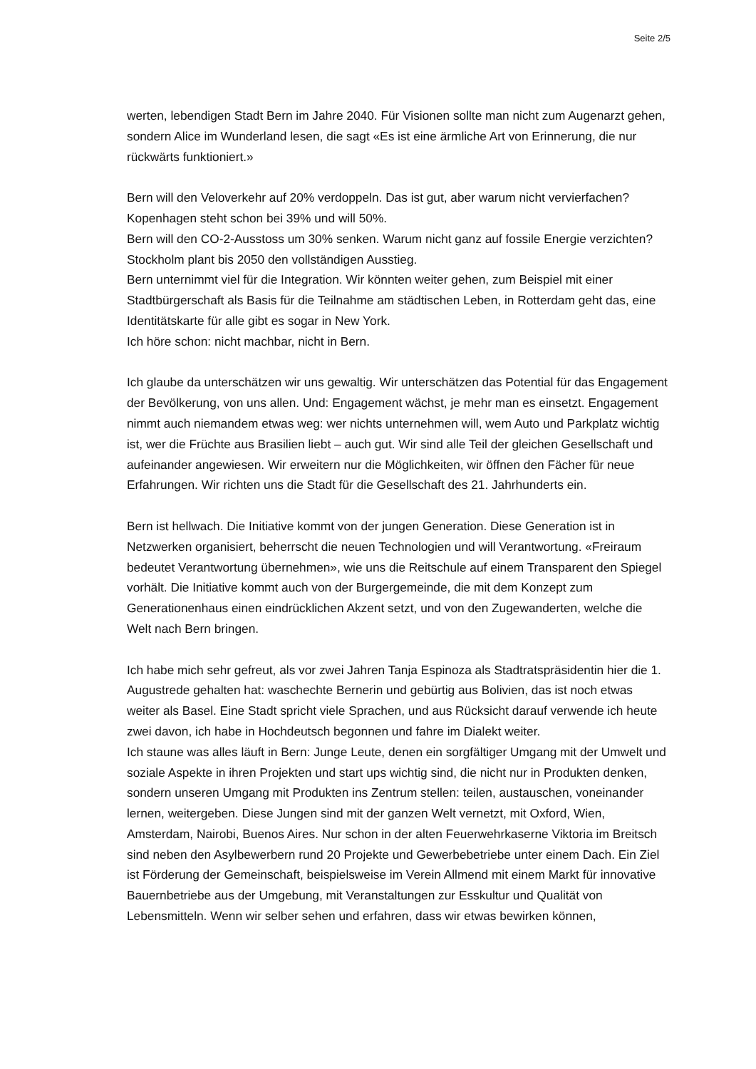Seite 2/5
werten, lebendigen Stadt Bern im Jahre 2040. Für Visionen sollte man nicht zum Augenarzt gehen, sondern Alice im Wunderland lesen, die sagt «Es ist eine ärmliche Art von Erinnerung, die nur rückwärts funktioniert.»
Bern will den Veloverkehr auf 20% verdoppeln. Das ist gut, aber warum nicht vervierfachen? Kopenhagen steht schon bei 39% und will 50%.
Bern will den CO-2-Ausstoss um 30% senken. Warum nicht ganz auf fossile Energie verzichten? Stockholm plant bis 2050 den vollständigen Ausstieg.
Bern unternimmt viel für die Integration. Wir könnten weiter gehen, zum Beispiel mit einer Stadtbürgerschaft als Basis für die Teilnahme am städtischen Leben, in Rotterdam geht das, eine Identitätskarte für alle gibt es sogar in New York.
Ich höre schon: nicht machbar, nicht in Bern.
Ich glaube da unterschätzen wir uns gewaltig. Wir unterschätzen das Potential für das Engagement der Bevölkerung, von uns allen. Und: Engagement wächst, je mehr man es einsetzt. Engagement nimmt auch niemandem etwas weg: wer nichts unternehmen will, wem Auto und Parkplatz wichtig ist, wer die Früchte aus Brasilien liebt – auch gut. Wir sind alle Teil der gleichen Gesellschaft und aufeinander angewiesen. Wir erweitern nur die Möglichkeiten, wir öffnen den Fächer für neue Erfahrungen. Wir richten uns die Stadt für die Gesellschaft des 21. Jahrhunderts ein.
Bern ist hellwach. Die Initiative kommt von der jungen Generation. Diese Generation ist in Netzwerken organisiert, beherrscht die neuen Technologien und will Verantwortung. «Freiraum bedeutet Verantwortung übernehmen», wie uns die Reitschule auf einem Transparent den Spiegel vorhält. Die Initiative kommt auch von der Burgergemeinde, die mit dem Konzept zum Generationenhaus einen eindrücklichen Akzent setzt, und von den Zugewanderten, welche die Welt nach Bern bringen.
Ich habe mich sehr gefreut, als vor zwei Jahren Tanja Espinoza als Stadtratspräsidentin hier die 1. Augustrede gehalten hat: waschechte Bernerin und gebürtig aus Bolivien, das ist noch etwas weiter als Basel. Eine Stadt spricht viele Sprachen, und aus Rücksicht darauf verwende ich heute zwei davon, ich habe in Hochdeutsch begonnen und fahre im Dialekt weiter.
Ich staune was alles läuft in Bern: Junge Leute, denen ein sorgfältiger Umgang mit der Umwelt und soziale Aspekte in ihren Projekten und start ups wichtig sind, die nicht nur in Produkten denken, sondern unseren Umgang mit Produkten ins Zentrum stellen: teilen, austauschen, voneinander lernen, weitergeben. Diese Jungen sind mit der ganzen Welt vernetzt, mit Oxford, Wien, Amsterdam, Nairobi, Buenos Aires. Nur schon in der alten Feuerwehrkaserne Viktoria im Breitsch sind neben den Asylbewerbern rund 20 Projekte und Gewerbebetriebe unter einem Dach. Ein Ziel ist Förderung der Gemeinschaft, beispielsweise im Verein Allmend mit einem Markt für innovative Bauernbetriebe aus der Umgebung, mit Veranstaltungen zur Esskultur und Qualität von Lebensmitteln. Wenn wir selber sehen und erfahren, dass wir etwas bewirken können,